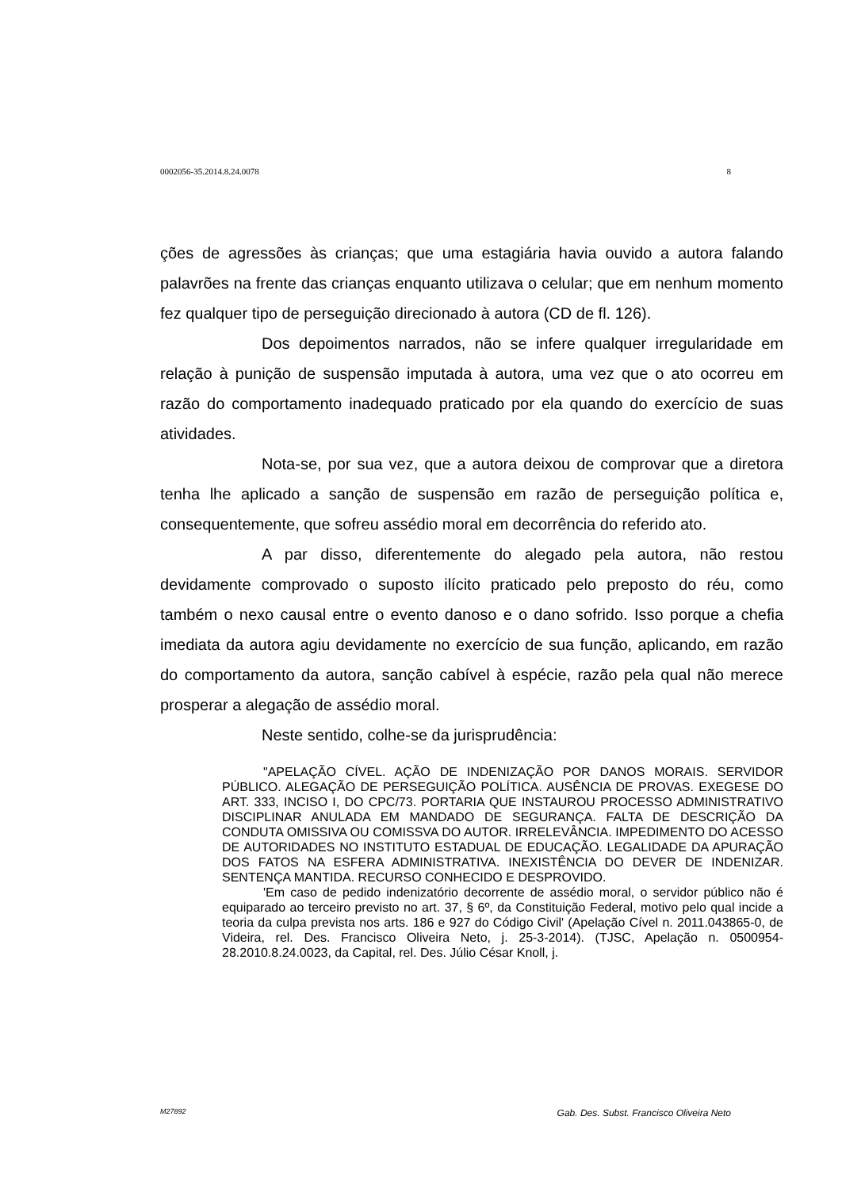0002056-35.2014.8.24.0078 8
ções de agressões às crianças; que uma estagiária havia ouvido a autora falando palavrões na frente das crianças enquanto utilizava o celular; que em nenhum momento fez qualquer tipo de perseguição direcionado à autora (CD de fl. 126).
Dos depoimentos narrados, não se infere qualquer irregularidade em relação à punição de suspensão imputada à autora, uma vez que o ato ocorreu em razão do comportamento inadequado praticado por ela quando do exercício de suas atividades.
Nota-se, por sua vez, que a autora deixou de comprovar que a diretora tenha lhe aplicado a sanção de suspensão em razão de perseguição política e, consequentemente, que sofreu assédio moral em decorrência do referido ato.
A par disso, diferentemente do alegado pela autora, não restou devidamente comprovado o suposto ilícito praticado pelo preposto do réu, como também o nexo causal entre o evento danoso e o dano sofrido. Isso porque a chefia imediata da autora agiu devidamente no exercício de sua função, aplicando, em razão do comportamento da autora, sanção cabível à espécie, razão pela qual não merece prosperar a alegação de assédio moral.
Neste sentido, colhe-se da jurisprudência:
"APELAÇÃO CÍVEL. AÇÃO DE INDENIZAÇÃO POR DANOS MORAIS. SERVIDOR PÚBLICO. ALEGAÇÃO DE PERSEGUIÇÃO POLÍTICA. AUSÊNCIA DE PROVAS. EXEGESE DO ART. 333, INCISO I, DO CPC/73. PORTARIA QUE INSTAUROU PROCESSO ADMINISTRATIVO DISCIPLINAR ANULADA EM MANDADO DE SEGURANÇA. FALTA DE DESCRIÇÃO DA CONDUTA OMISSIVA OU COMISSVA DO AUTOR. IRRELEVÂNCIA. IMPEDIMENTO DO ACESSO DE AUTORIDADES NO INSTITUTO ESTADUAL DE EDUCAÇÃO. LEGALIDADE DA APURAÇÃO DOS FATOS NA ESFERA ADMINISTRATIVA. INEXISTÊNCIA DO DEVER DE INDENIZAR. SENTENÇA MANTIDA. RECURSO CONHECIDO E DESPROVIDO.
'Em caso de pedido indenizatório decorrente de assédio moral, o servidor público não é equiparado ao terceiro previsto no art. 37, § 6º, da Constituição Federal, motivo pelo qual incide a teoria da culpa prevista nos arts. 186 e 927 do Código Civil' (Apelação Cível n. 2011.043865-0, de Videira, rel. Des. Francisco Oliveira Neto, j. 25-3-2014). (TJSC, Apelação n. 0500954-28.2010.8.24.0023, da Capital, rel. Des. Júlio César Knoll, j.
M27892 Gab. Des. Subst. Francisco Oliveira Neto